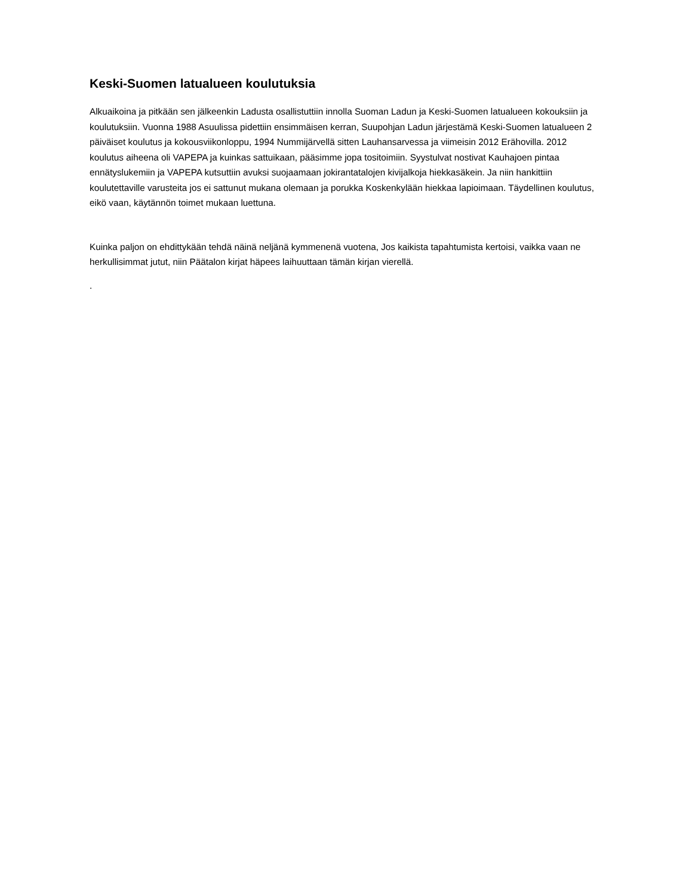Keski-Suomen latualueen koulutuksia
Alkuaikoina ja pitkään sen jälkeenkin Ladusta osallistuttiin innolla Suoman Ladun ja Keski-Suomen latualueen kokouksiin ja koulutuksiin. Vuonna 1988 Asuulissa pidettiin ensimmäisen kerran, Suupohjan Ladun järjestämä Keski-Suomen latualueen 2 päiväiset koulutus ja kokousviikonloppu, 1994 Nummijärvellä sitten Lauhansarvessa ja viimeisin 2012 Erähovilla. 2012 koulutus aiheena oli VAPEPA ja kuinkas sattuikaan, pääsimme jopa tositoimiin. Syystulvat nostivat Kauhajoen pintaa ennätyslukemiin ja VAPEPA kutsuttiin avuksi suojaamaan jokirantatalojen kivijalkoja hiekkasäkein. Ja niin hankittiin koulutettaville varusteita jos ei sattunut mukana olemaan ja porukka Koskenkylään hiekkaa lapioimaan. Täydellinen koulutus, eikö vaan, käytännön toimet mukaan luettuna.
Kuinka paljon on ehdittykään tehdä näinä neljänä kymmenenä vuotena, Jos kaikista tapahtumista kertoisi, vaikka vaan ne herkullisimmat jutut, niin Päätalon kirjat häpees laihuuttaan tämän kirjan vierellä.
.